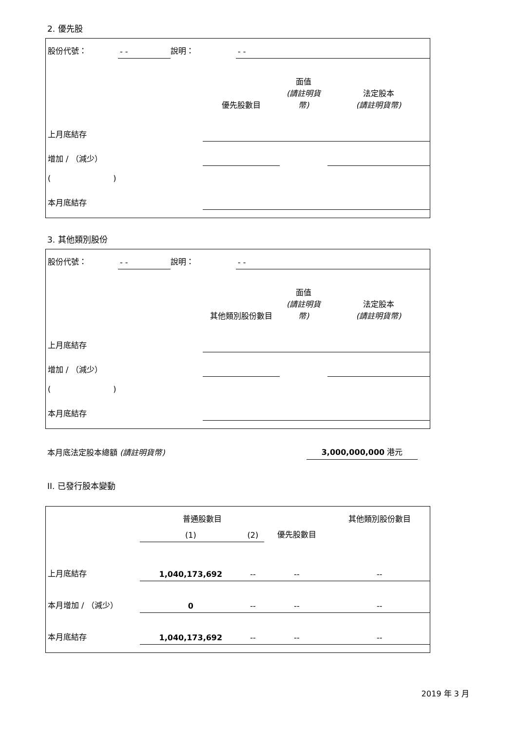2. 優先股
| 股份代號： | - - | 說明： | - - |
| | 優先股數目 | 面值 (請註明貨幣) | 法定股本 (請註明貨幣) |
| 上月底結存 | | | |
| 增加 / （減少） | | | |
| ( ) | | | |
| 本月底結存 | | | |
3. 其他類別股份
| 股份代號： | - - | 說明： | - - |
| | 其他類別股份數目 | 面值 (請註明貨幣) | 法定股本 (請註明貨幣) |
| 上月底結存 | | | |
| 增加 / （減少） | | | |
| ( ) | | | |
| 本月底結存 | | | |
| 本月底法定股本總額 (請註明貨幣) | 3,000,000,000 港元 |
II. 已發行股本變動
| | 普通股數目 | | | 其他類別股份數目 |
| | (1) | (2) | 優先股數目 | |
| 上月底結存 | 1,040,173,692 | -- | -- | -- |
| 本月增加 / （減少） | 0 | -- | -- | -- |
| 本月底結存 | 1,040,173,692 | -- | -- | -- |
2019 年 3 月